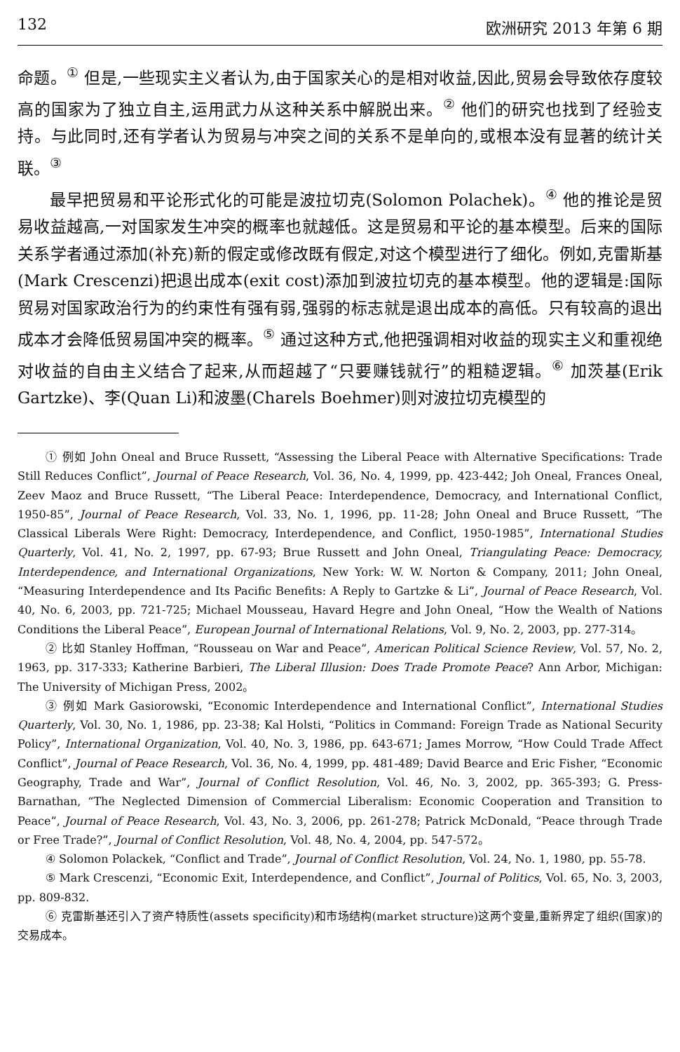132 欧洲研究 2013 年第 6 期
命题。<sup>①</sup> 但是,一些现实主义者认为,由于国家关心的是相对收益,因此,贸易会导致依存度较高的国家为了独立自主,运用武力从这种关系中解脱出来。<sup>②</sup> 他们的研究也找到了经验支持。与此同时,还有学者认为贸易与冲突之间的关系不是单向的,或根本没有显著的统计关联。<sup>③</sup>
最早把贸易和平论形式化的可能是波拉切克(Solomon Polachek)。<sup>④</sup> 他的推论是贸易收益越高,一对国家发生冲突的概率也就越低。这是贸易和平论的基本模型。后来的国际关系学者通过添加(补充)新的假定或修改既有假定,对这个模型进行了细化。例如,克雷斯基(Mark Crescenzi)把退出成本(exit cost)添加到波拉切克的基本模型。他的逻辑是:国际贸易对国家政治行为的约束性有强有弱,强弱的标志就是退出成本的高低。只有较高的退出成本才会降低贸易国冲突的概率。<sup>⑤</sup> 通过这种方式,他把强调相对收益的现实主义和重视绝对收益的自由主义结合了起来,从而超越了“只要赚钱就行”的粗糙逻辑。<sup>⑥</sup> 加茨基(Erik Gartzke)、李(Quan Li)和波墨(Charels Boehmer)则对波拉切克模型的
① 例如 John Oneal and Bruce Russett, “Assessing the Liberal Peace with Alternative Specifications: Trade Still Reduces Conflict”, Journal of Peace Research, Vol. 36, No. 4, 1999, pp. 423-442; Joh Oneal, Frances Oneal, Zeev Maoz and Bruce Russett, “The Liberal Peace: Interdependence, Democracy, and International Conflict, 1950-85”, Journal of Peace Research, Vol. 33, No. 1, 1996, pp. 11-28; John Oneal and Bruce Russett, “The Classical Liberals Were Right: Democracy, Interdependence, and Conflict, 1950-1985”, International Studies Quarterly, Vol. 41, No. 2, 1997, pp. 67-93; Brue Russett and John Oneal, Triangulating Peace: Democracy, Interdependence, and International Organizations, New York: W. W. Norton & Company, 2011; John Oneal, “Measuring Interdependence and Its Pacific Benefits: A Reply to Gartzke & Li”, Journal of Peace Research, Vol. 40, No. 6, 2003, pp. 721-725; Michael Mousseau, Havard Hegre and John Oneal, “How the Wealth of Nations Conditions the Liberal Peace”, European Journal of International Relations, Vol. 9, No. 2, 2003, pp. 277-314。
② 比如 Stanley Hoffman, “Rousseau on War and Peace”, American Political Science Review, Vol. 57, No. 2, 1963, pp. 317-333; Katherine Barbieri, The Liberal Illusion: Does Trade Promote Peace? Ann Arbor, Michigan: The University of Michigan Press, 2002。
③ 例如 Mark Gasiorowski, “Economic Interdependence and International Conflict”, International Studies Quarterly, Vol. 30, No. 1, 1986, pp. 23-38; Kal Holsti, “Politics in Command: Foreign Trade as National Security Policy”, International Organization, Vol. 40, No. 3, 1986, pp. 643-671; James Morrow, “How Could Trade Affect Conflict”, Journal of Peace Research, Vol. 36, No. 4, 1999, pp. 481-489; David Bearce and Eric Fisher, “Economic Geography, Trade and War”, Journal of Conflict Resolution, Vol. 46, No. 3, 2002, pp. 365-393; G. Press-Barnathan, “The Neglected Dimension of Commercial Liberalism: Economic Cooperation and Transition to Peace”, Journal of Peace Research, Vol. 43, No. 3, 2006, pp. 261-278; Patrick McDonald, “Peace through Trade or Free Trade?”, Journal of Conflict Resolution, Vol. 48, No. 4, 2004, pp. 547-572。
④ Solomon Polackek, “Conflict and Trade”, Journal of Conflict Resolution, Vol. 24, No. 1, 1980, pp. 55-78.
⑤ Mark Crescenzi, “Economic Exit, Interdependence, and Conflict”, Journal of Politics, Vol. 65, No. 3, 2003, pp. 809-832.
⑥ 克雷斯基还引入了资产特质性(assets specificity)和市场结构(market structure)这两个变量,重新界定了组织(国家)的交易成本。